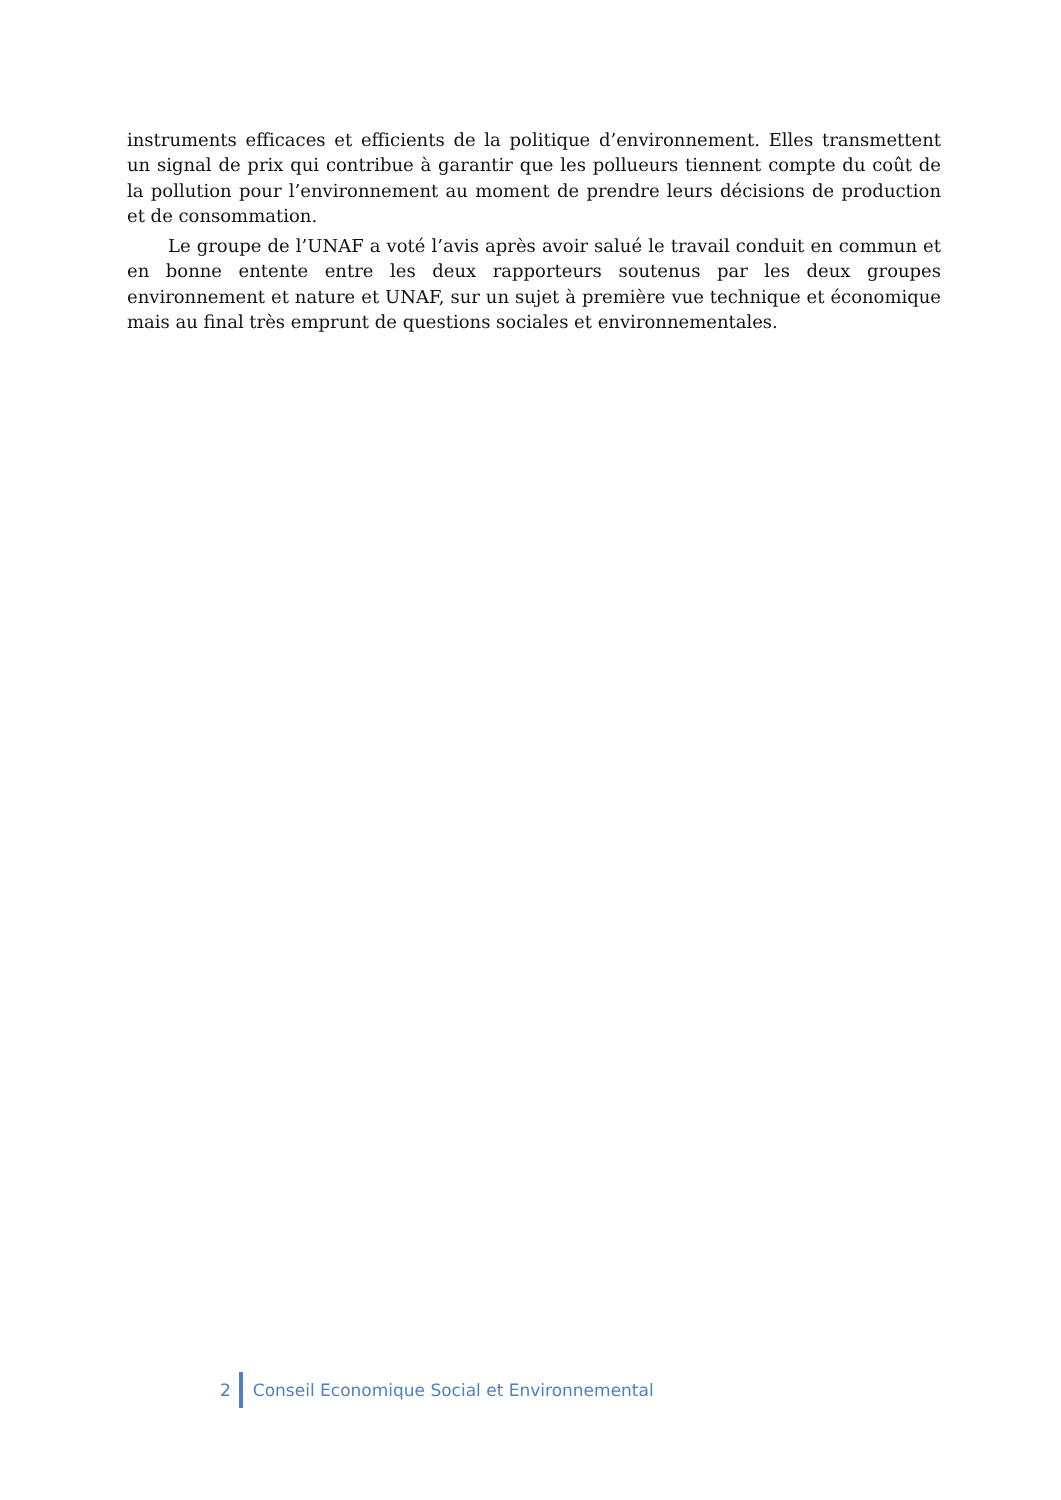instruments efficaces et efficients de la politique d’environnement. Elles transmettent un signal de prix qui contribue à garantir que les pollueurs tiennent compte du coût de la pollution pour l’environnement au moment de prendre leurs décisions de production et de consommation.
Le groupe de l’UNAF a voté l’avis après avoir salué le travail conduit en commun et en bonne entente entre les deux rapporteurs soutenus par les deux groupes environnement et nature et UNAF, sur un sujet à première vue technique et économique mais au final très emprunt de questions sociales et environnementales.
2 Conseil Economique Social et Environnemental